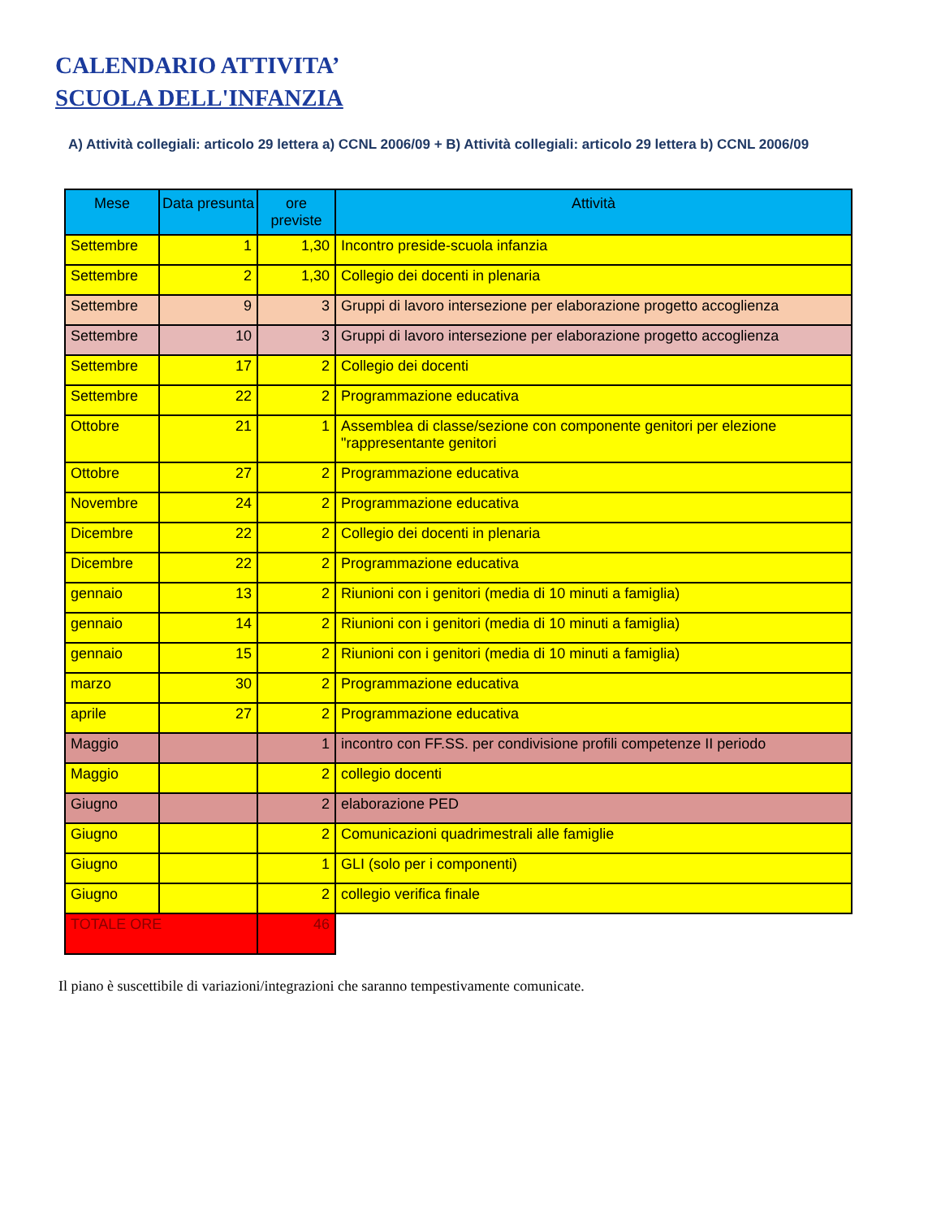CALENDARIO ATTIVITA’
SCUOLA DELL'INFANZIA
A) Attività collegiali: articolo 29 lettera a) CCNL 2006/09 + B) Attività collegiali: articolo 29 lettera b) CCNL 2006/09
| Mese | Data presunta | ore previste | Attività |
| --- | --- | --- | --- |
| Settembre | 1 | 1,30 | Incontro preside-scuola infanzia |
| Settembre | 2 | 1,30 | Collegio dei docenti in plenaria |
| Settembre | 9 | 3 | Gruppi di lavoro intersezione per elaborazione progetto accoglienza |
| Settembre | 10 | 3 | Gruppi di lavoro intersezione per elaborazione progetto accoglienza |
| Settembre | 17 | 2 | Collegio dei docenti |
| Settembre | 22 | 2 | Programmazione educativa |
| Ottobre | 21 | 1 | Assemblea di classe/sezione con componente genitori per elezione "rappresentante genitori |
| Ottobre | 27 | 2 | Programmazione educativa |
| Novembre | 24 | 2 | Programmazione educativa |
| Dicembre | 22 | 2 | Collegio dei docenti in plenaria |
| Dicembre | 22 | 2 | Programmazione educativa |
| gennaio | 13 | 2 | Riunioni con i genitori (media di 10 minuti a famiglia) |
| gennaio | 14 | 2 | Riunioni con i genitori (media di 10 minuti a famiglia) |
| gennaio | 15 | 2 | Riunioni con i genitori (media di 10 minuti a famiglia) |
| marzo | 30 | 2 | Programmazione educativa |
| aprile | 27 | 2 | Programmazione educativa |
| Maggio | | 1 | incontro con FF.SS. per condivisione profili competenze II periodo |
| Maggio | | 2 | collegio docenti |
| Giugno | | 2 | elaborazione PED |
| Giugno | | 2 | Comunicazioni quadrimestrali alle famiglie |
| Giugno | | 1 | GLI (solo per i componenti) |
| Giugno | | 2 | collegio verifica finale |
| TOTALE ORE | | 46 | |
Il piano è suscettibile di variazioni/integrazioni che saranno tempestivamente comunicate.